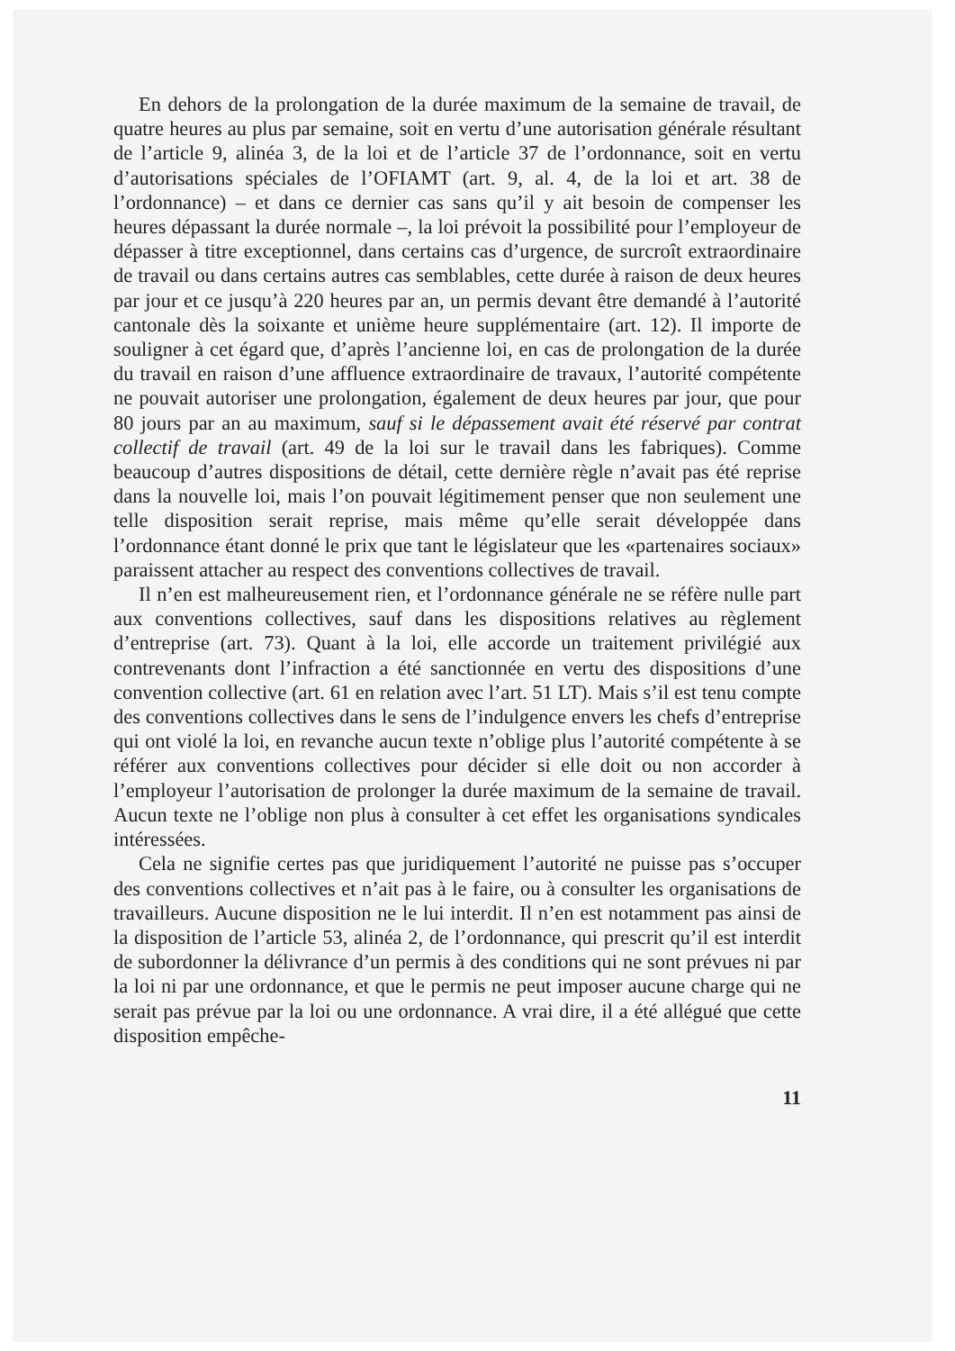En dehors de la prolongation de la durée maximum de la semaine de travail, de quatre heures au plus par semaine, soit en vertu d’une autorisation générale résultant de l’article 9, alinéa 3, de la loi et de l’article 37 de l’ordonnance, soit en vertu d’autorisations spéciales de l’OFIAMT (art. 9, al. 4, de la loi et art. 38 de l’ordonnance) – et dans ce dernier cas sans qu’il y ait besoin de compenser les heures dépassant la durée normale –, la loi prévoit la possibilité pour l’employeur de dépasser à titre exceptionnel, dans certains cas d’urgence, de surcroît extraordinaire de travail ou dans certains autres cas semblables, cette durée à raison de deux heures par jour et ce jusqu’à 220 heures par an, un permis devant être demandé à l’autorité cantonale dès la soixante et unième heure supplémentaire (art. 12). Il importe de souligner à cet égard que, d’après l’ancienne loi, en cas de prolongation de la durée du travail en raison d’une affluence extraordinaire de travaux, l’autorité compétente ne pouvait autoriser une prolongation, également de deux heures par jour, que pour 80 jours par an au maximum, sauf si le dépassement avait été réservé par contrat collectif de travail (art. 49 de la loi sur le travail dans les fabriques). Comme beaucoup d’autres dispositions de détail, cette dernière règle n’avait pas été reprise dans la nouvelle loi, mais l’on pouvait légitimement penser que non seulement une telle disposition serait reprise, mais même qu’elle serait développée dans l’ordonnance étant donné le prix que tant le législateur que les «partenaires sociaux» paraissent attacher au respect des conventions collectives de travail.
Il n’en est malheureusement rien, et l’ordonnance générale ne se réfère nulle part aux conventions collectives, sauf dans les dispositions relatives au règlement d’entreprise (art. 73). Quant à la loi, elle accorde un traitement privilégié aux contrevenants dont l’infraction a été sanctionnée en vertu des dispositions d’une convention collective (art. 61 en relation avec l’art. 51 LT). Mais s’il est tenu compte des conventions collectives dans le sens de l’indulgence envers les chefs d’entreprise qui ont violé la loi, en revanche aucun texte n’oblige plus l’autorité compétente à se référer aux conventions collectives pour décider si elle doit ou non accorder à l’employeur l’autorisation de prolonger la durée maximum de la semaine de travail. Aucun texte ne l’oblige non plus à consulter à cet effet les organisations syndicales intéressées.
Cela ne signifie certes pas que juridiquement l’autorité ne puisse pas s’occuper des conventions collectives et n’ait pas à le faire, ou à consulter les organisations de travailleurs. Aucune disposition ne le lui interdit. Il n’en est notamment pas ainsi de la disposition de l’article 53, alinéa 2, de l’ordonnance, qui prescrit qu’il est interdit de subordonner la délivrance d’un permis à des conditions qui ne sont prévues ni par la loi ni par une ordonnance, et que le permis ne peut imposer aucune charge qui ne serait pas prévue par la loi ou une ordonnance. A vrai dire, il a été allégué que cette disposition empêche-
11